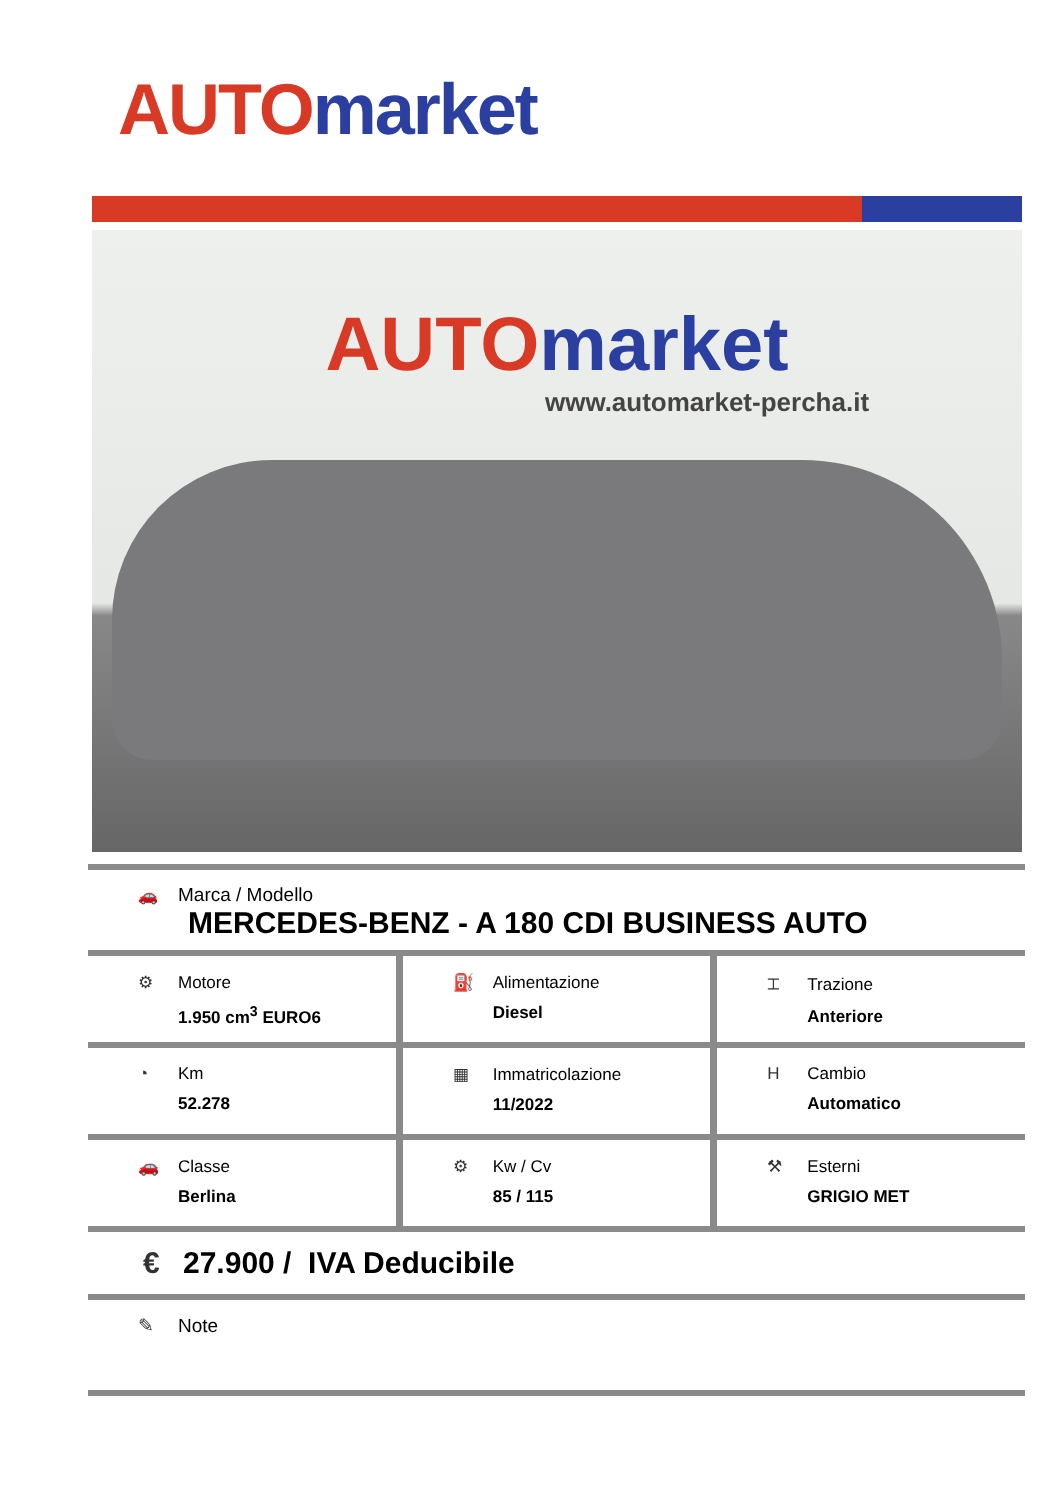AUTO market
AUTO market
www.automarket-percha.it
🚗 Marca / Modello
MERCEDES-BENZ - A 180 CDI BUSINESS AUTO
⚙ Motore
1.950 cm<sup>3</sup> EURO6
⛽ Alimentazione
Diesel
⌶ Trazione
Anteriore
◔ Km
52.278
▦ Immatricolazione
11/2022
H Cambio
Automatico
🚗 Classe
Berlina
⚙ Kw / Cv
85 / 115
⚒ Esterni
GRIGIO MET
€ 27.900 / IVA Deducibile
✎ Note